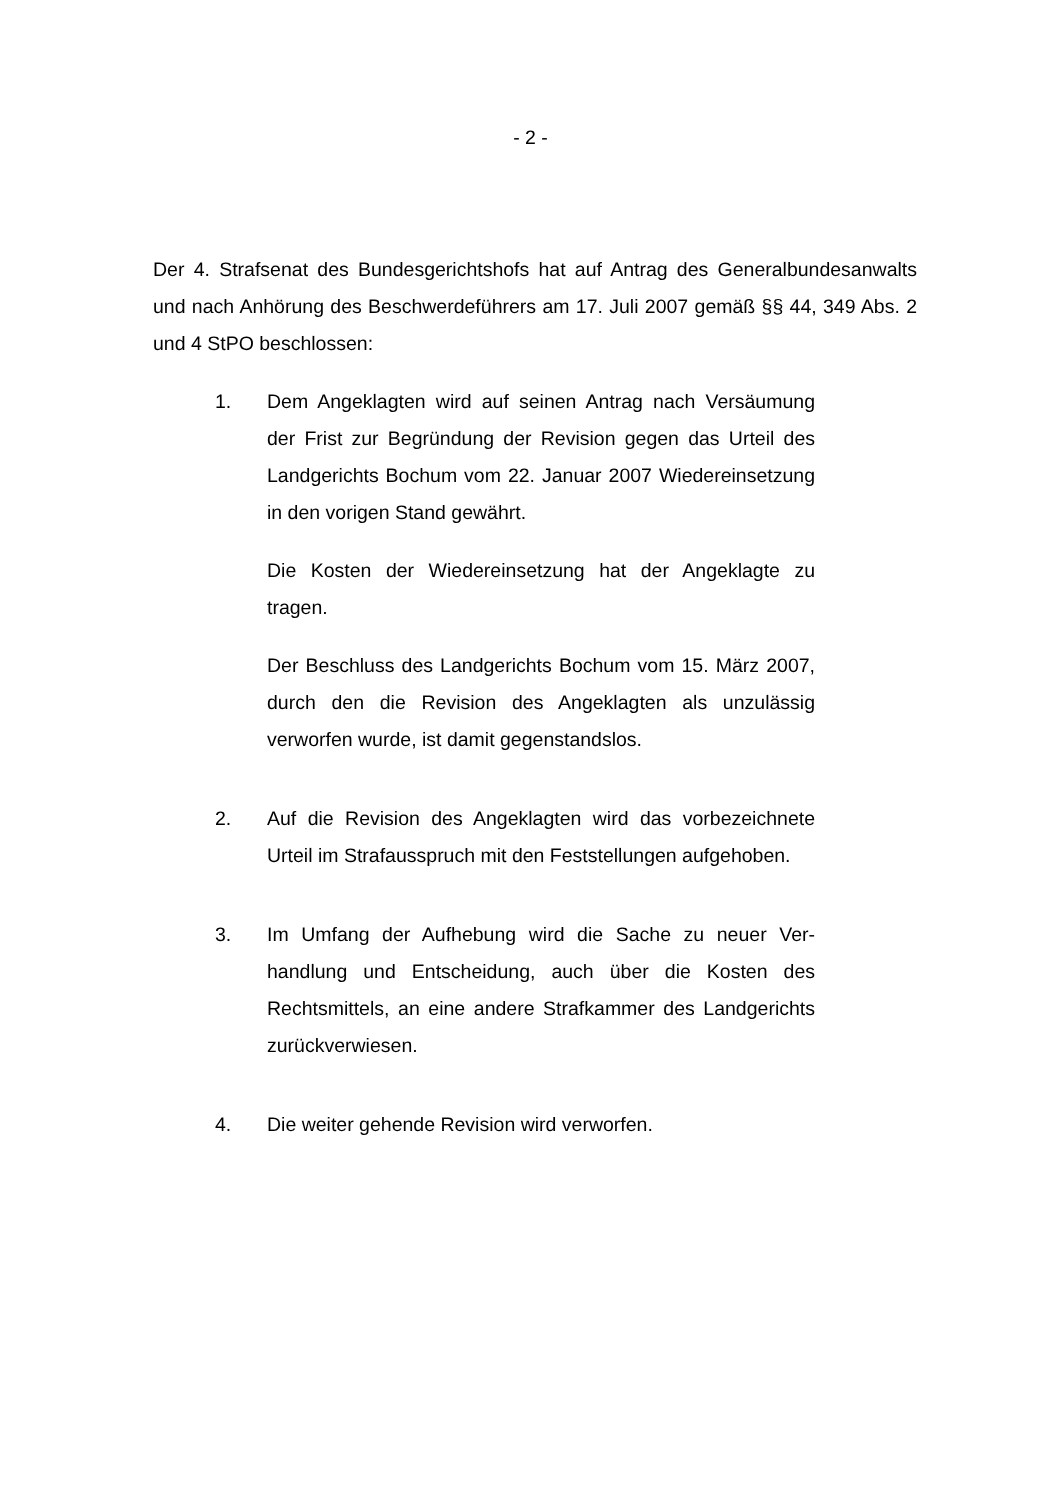- 2 -
Der 4. Strafsenat des Bundesgerichtshofs hat auf Antrag des Generalbundes­anwalts und nach Anhörung des Beschwerdeführers am 17. Juli 2007 gemäß §§ 44, 349 Abs. 2 und 4 StPO beschlossen:
1. Dem Angeklagten wird auf seinen Antrag nach Versäu­mung der Frist zur Begründung der Revision gegen das Urteil des Landgerichts Bochum vom 22. Januar 2007 Wiedereinsetzung in den vorigen Stand gewährt.
Die Kosten der Wiedereinsetzung hat der Angeklagte zu tragen.
Der Beschluss des Landgerichts Bochum vom 15. März 2007, durch den die Revision des Angeklagten als unzu­lässig verworfen wurde, ist damit gegenstandslos.
2. Auf die Revision des Angeklagten wird das vorbezeich­nete Urteil im Strafausspruch mit den Feststellungen aufgehoben.
3. Im Umfang der Aufhebung wird die Sache zu neuer Ver­handlung und Entscheidung, auch über die Kosten des Rechtsmittels, an eine andere Strafkammer des Landge­richts zurückverwiesen.
4. Die weiter gehende Revision wird verworfen.